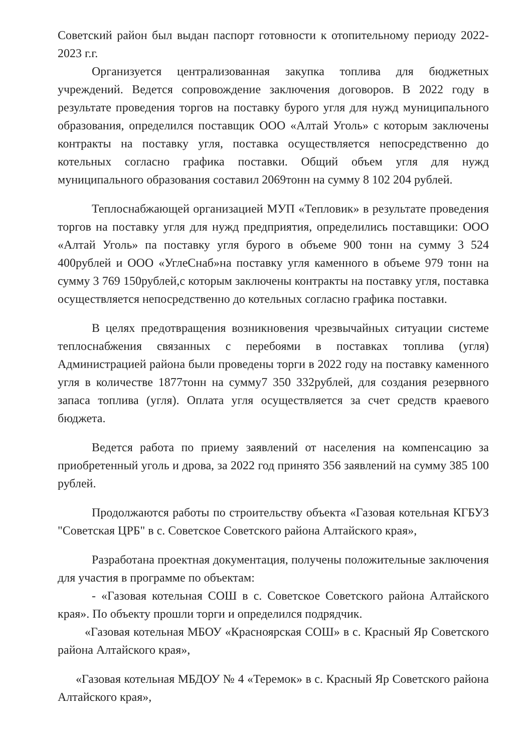Советский район был выдан паспорт готовности к отопительному периоду 2022-2023 г.г.
Организуется централизованная закупка топлива для бюджетных учреждений. Ведется сопровождение заключения договоров. В 2022 году в результате проведения торгов на поставку бурого угля для нужд муниципального образования, определился поставщик ООО «Алтай Уголь» с которым заключены контракты на поставку угля, поставка осуществляется непосредственно до котельных согласно графика поставки. Общий объем угля для нужд муниципального образования составил 2069тонн на сумму 8 102 204 рублей.
Теплоснабжающей организацией МУП «Тепловик» в результате проведения торгов на поставку угля для нужд предприятия, определились поставщики: ООО «Алтай Уголь» па поставку угля бурого в объеме 900 тонн на сумму 3 524 400рублей и ООО «УглеСнаб»на поставку угля каменного в объеме 979 тонн на сумму 3 769 150рублей,с которым заключены контракты на поставку угля, поставка осуществляется непосредственно до котельных согласно графика поставки.
В целях предотвращения возникновения чрезвычайных ситуации системе теплоснабжения связанных с перебоями в поставках топлива (угля) Администрацией района были проведены торги в 2022 году на поставку каменного угля в количестве 1877тонн на сумму7 350 332рублей, для создания резервного запаса топлива (угля). Оплата угля осуществляется за счет средств краевого бюджета.
Ведется работа по приему заявлений от населения на компенсацию за приобретенный уголь и дрова, за 2022 год принято 356 заявлений на сумму 385 100 рублей.
Продолжаются работы по строительству объекта «Газовая котельная КГБУЗ "Советская ЦРБ" в с. Советское Советского района Алтайского края»,
Разработана проектная документация, получены положительные заключения для участия в программе по объектам:
- «Газовая котельная СОШ в с. Советское Советского района Алтайского края». По объекту прошли торги и определился подрядчик.
«Газовая котельная МБОУ «Красноярская СОШ» в с. Красный Яр Советского района Алтайского края»,
«Газовая котельная МБДОУ № 4 «Теремок» в с. Красный Яр Советского района Алтайского края»,